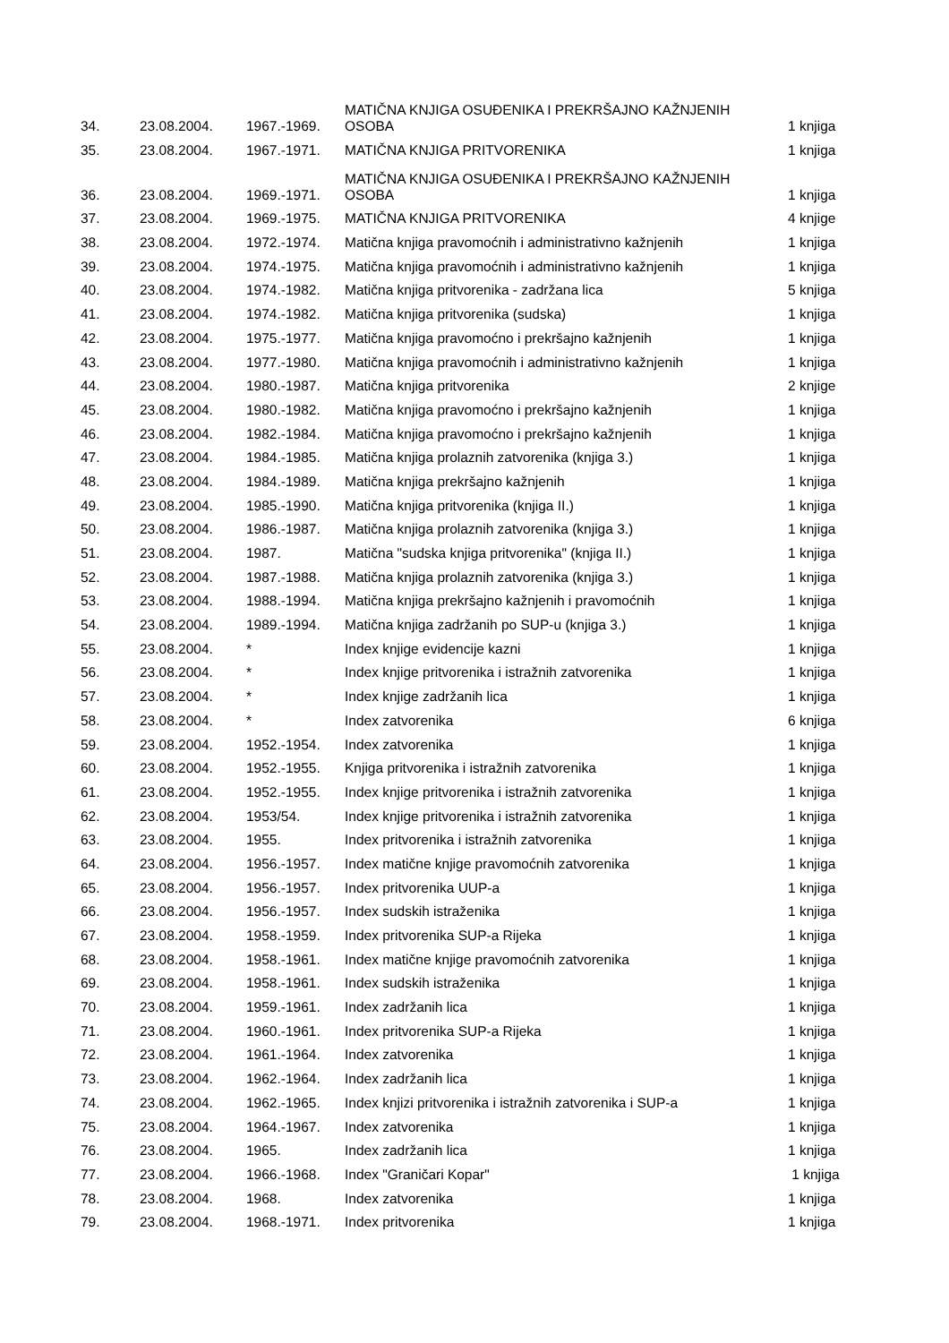| 34. | 23.08.2004. | 1967.-1969. | MATIČNA KNJIGA OSUĐENIKA I PREKRŠAJNO KAŽNJENIH OSOBA | 1 knjiga |
| 35. | 23.08.2004. | 1967.-1971. | MATIČNA KNJIGA PRITVORENIKA | 1 knjiga |
| 36. | 23.08.2004. | 1969.-1971. | MATIČNA KNJIGA OSUĐENIKA I PREKRŠAJNO KAŽNJENIH OSOBA | 1 knjiga |
| 37. | 23.08.2004. | 1969.-1975. | MATIČNA KNJIGA PRITVORENIKA | 4 knjige |
| 38. | 23.08.2004. | 1972.-1974. | Matična knjiga pravomoćnih i administrativno kažnjenih | 1 knjiga |
| 39. | 23.08.2004. | 1974.-1975. | Matična knjiga pravomoćnih i administrativno kažnjenih | 1 knjiga |
| 40. | 23.08.2004. | 1974.-1982. | Matična knjiga pritvorenika - zadržana lica | 5 knjiga |
| 41. | 23.08.2004. | 1974.-1982. | Matična knjiga pritvorenika (sudska) | 1 knjiga |
| 42. | 23.08.2004. | 1975.-1977. | Matična knjiga pravomoćno i prekršajno kažnjenih | 1 knjiga |
| 43. | 23.08.2004. | 1977.-1980. | Matična knjiga pravomoćnih i administrativno kažnjenih | 1 knjiga |
| 44. | 23.08.2004. | 1980.-1987. | Matična knjiga pritvorenika | 2 knjige |
| 45. | 23.08.2004. | 1980.-1982. | Matična knjiga pravomoćno i prekršajno kažnjenih | 1 knjiga |
| 46. | 23.08.2004. | 1982.-1984. | Matična knjiga pravomoćno i prekršajno kažnjenih | 1 knjiga |
| 47. | 23.08.2004. | 1984.-1985. | Matična knjiga prolaznih zatvorenika (knjiga 3.) | 1 knjiga |
| 48. | 23.08.2004. | 1984.-1989. | Matična knjiga prekršajno kažnjenih | 1 knjiga |
| 49. | 23.08.2004. | 1985.-1990. | Matična knjiga pritvorenika (knjiga II.) | 1 knjiga |
| 50. | 23.08.2004. | 1986.-1987. | Matična knjiga prolaznih zatvorenika (knjiga 3.) | 1 knjiga |
| 51. | 23.08.2004. | 1987. | Matična "sudska knjiga pritvorenika" (knjiga II.) | 1 knjiga |
| 52. | 23.08.2004. | 1987.-1988. | Matična knjiga prolaznih zatvorenika (knjiga 3.) | 1 knjiga |
| 53. | 23.08.2004. | 1988.-1994. | Matična knjiga prekršajno kažnjenih i pravomoćnih | 1 knjiga |
| 54. | 23.08.2004. | 1989.-1994. | Matična knjiga zadržanih po SUP-u (knjiga 3.) | 1 knjiga |
| 55. | 23.08.2004. | * | Index knjige evidencije kazni | 1 knjiga |
| 56. | 23.08.2004. | * | Index knjige pritvorenika i istražnih zatvorenika | 1 knjiga |
| 57. | 23.08.2004. | * | Index knjige zadržanih lica | 1 knjiga |
| 58. | 23.08.2004. | * | Index zatvorenika | 6 knjiga |
| 59. | 23.08.2004. | 1952.-1954. | Index zatvorenika | 1 knjiga |
| 60. | 23.08.2004. | 1952.-1955. | Knjiga pritvorenika i istražnih zatvorenika | 1 knjiga |
| 61. | 23.08.2004. | 1952.-1955. | Index knjige pritvorenika i istražnih zatvorenika | 1 knjiga |
| 62. | 23.08.2004. | 1953/54. | Index knjige pritvorenika i istražnih zatvorenika | 1 knjiga |
| 63. | 23.08.2004. | 1955. | Index pritvorenika i istražnih zatvorenika | 1 knjiga |
| 64. | 23.08.2004. | 1956.-1957. | Index matične knjige pravomoćnih zatvorenika | 1 knjiga |
| 65. | 23.08.2004. | 1956.-1957. | Index pritvorenika UUP-a | 1 knjiga |
| 66. | 23.08.2004. | 1956.-1957. | Index sudskih istraženika | 1 knjiga |
| 67. | 23.08.2004. | 1958.-1959. | Index pritvorenika SUP-a Rijeka | 1 knjiga |
| 68. | 23.08.2004. | 1958.-1961. | Index matične knjige pravomoćnih zatvorenika | 1 knjiga |
| 69. | 23.08.2004. | 1958.-1961. | Index sudskih istraženika | 1 knjiga |
| 70. | 23.08.2004. | 1959.-1961. | Index zadržanih lica | 1 knjiga |
| 71. | 23.08.2004. | 1960.-1961. | Index pritvorenika SUP-a Rijeka | 1 knjiga |
| 72. | 23.08.2004. | 1961.-1964. | Index zatvorenika | 1 knjiga |
| 73. | 23.08.2004. | 1962.-1964. | Index zadržanih lica | 1 knjiga |
| 74. | 23.08.2004. | 1962.-1965. | Index knjizi pritvorenika i istražnih zatvorenika i SUP-a | 1 knjiga |
| 75. | 23.08.2004. | 1964.-1967. | Index zatvorenika | 1 knjiga |
| 76. | 23.08.2004. | 1965. | Index zadržanih lica | 1 knjiga |
| 77. | 23.08.2004. | 1966.-1968. | Index "Graničari Kopar" | 1 knjiga |
| 78. | 23.08.2004. | 1968. | Index zatvorenika | 1 knjiga |
| 79. | 23.08.2004. | 1968.-1971. | Index pritvorenika | 1 knjiga |